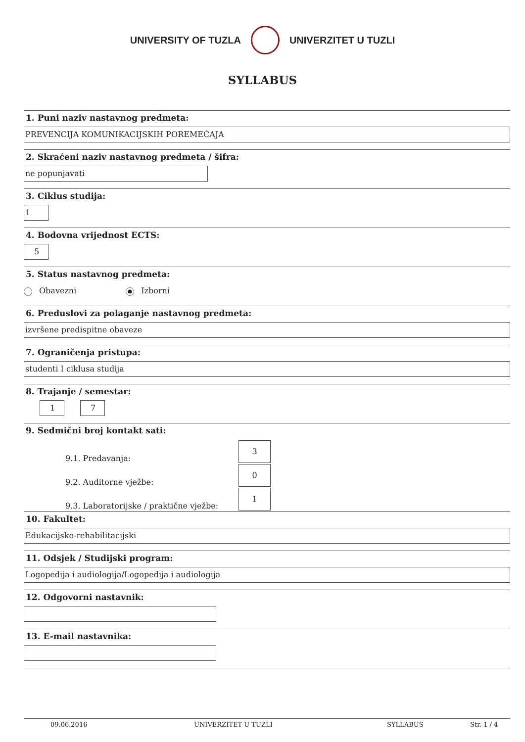UNIVERSITY OF TUZLA UNIVERZITET U TUZLI
SYLLABUS
1. Puni naziv nastavnog predmeta:
PREVENCIJA KOMUNIKACIJSKIH POREMEĆAJA
2. Skraćeni naziv nastavnog predmeta / šifra:
ne popunjavati
3. Ciklus studija:
1
4. Bodovna vrijednost ECTS:
5
5. Status nastavnog predmeta:
Obavezni Izborni
6. Preduslovi za polaganje nastavnog predmeta:
izvršene predispitne obaveze
7. Ograničenja pristupa:
studenti I ciklusa studija
8. Trajanje / semestar:
1 7
9. Sedmični broj kontakt sati:
9.1. Predavanja:
3
9.2. Auditorne vježbe:
0
9.3. Laboratorijske / praktične vježbe:
1
10. Fakultet:
Edukacijsko-rehabilitacijski
11. Odsjek / Studijski program:
Logopedija i audiologija/Logopedija i audiologija
12. Odgovorni nastavnik:
13. E-mail nastavnika:
09.06.2016 UNIVERZITET U TUZLI SYLLABUS Str. 1 / 4